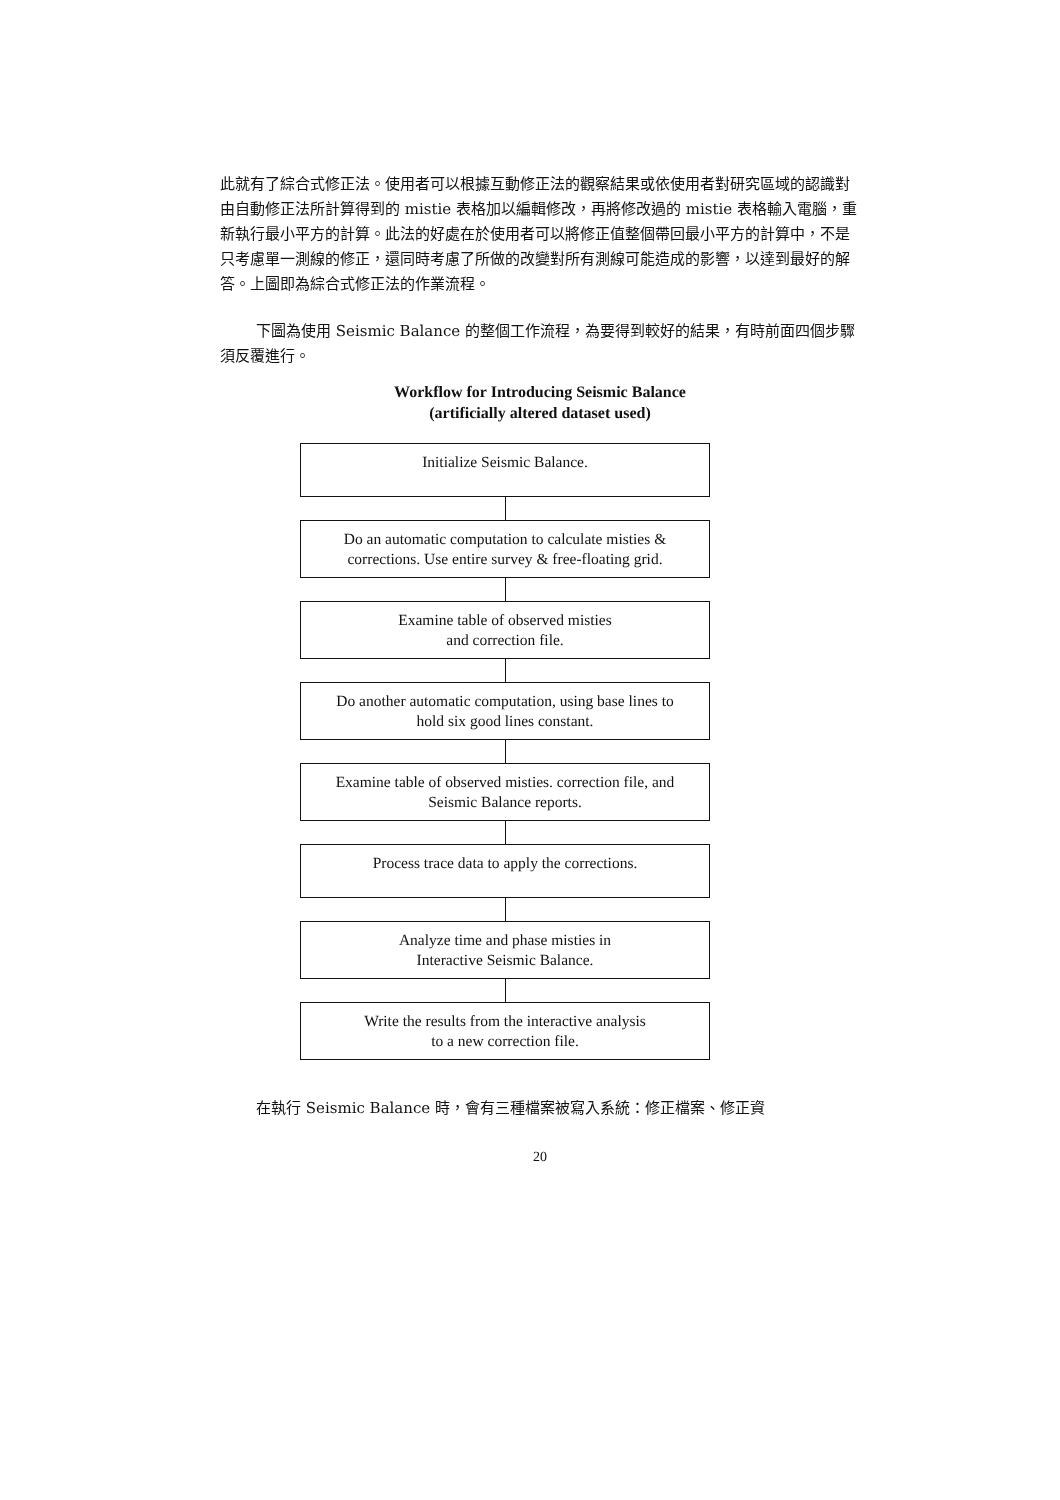此就有了綜合式修正法。使用者可以根據互動修正法的觀察結果或依使用者對研究區域的認識對由自動修正法所計算得到的 mistie 表格加以編輯修改，再將修改過的 mistie 表格輸入電腦，重新執行最小平方的計算。此法的好處在於使用者可以將修正值整個帶回最小平方的計算中，不是只考慮單一測線的修正，還同時考慮了所做的改變對所有測線可能造成的影響，以達到最好的解答。上圖即為綜合式修正法的作業流程。
下圖為使用 Seismic Balance 的整個工作流程，為要得到較好的結果，有時前面四個步驟須反覆進行。
Workflow for Introducing Seismic Balance
(artificially altered dataset used)
Initialize Seismic Balance.
Do an automatic computation to calculate misties &
corrections. Use entire survey & free-floating grid.
Examine table of observed misties
and correction file.
Do another automatic computation, using base lines to
hold six good lines constant.
Examine table of observed misties. correction file, and
Seismic Balance reports.
Process trace data to apply the corrections.
Analyze time and phase misties in
Interactive Seismic Balance.
Write the results from the interactive analysis
to a new correction file.
在執行 Seismic Balance 時，會有三種檔案被寫入系統：修正檔案、修正資
20